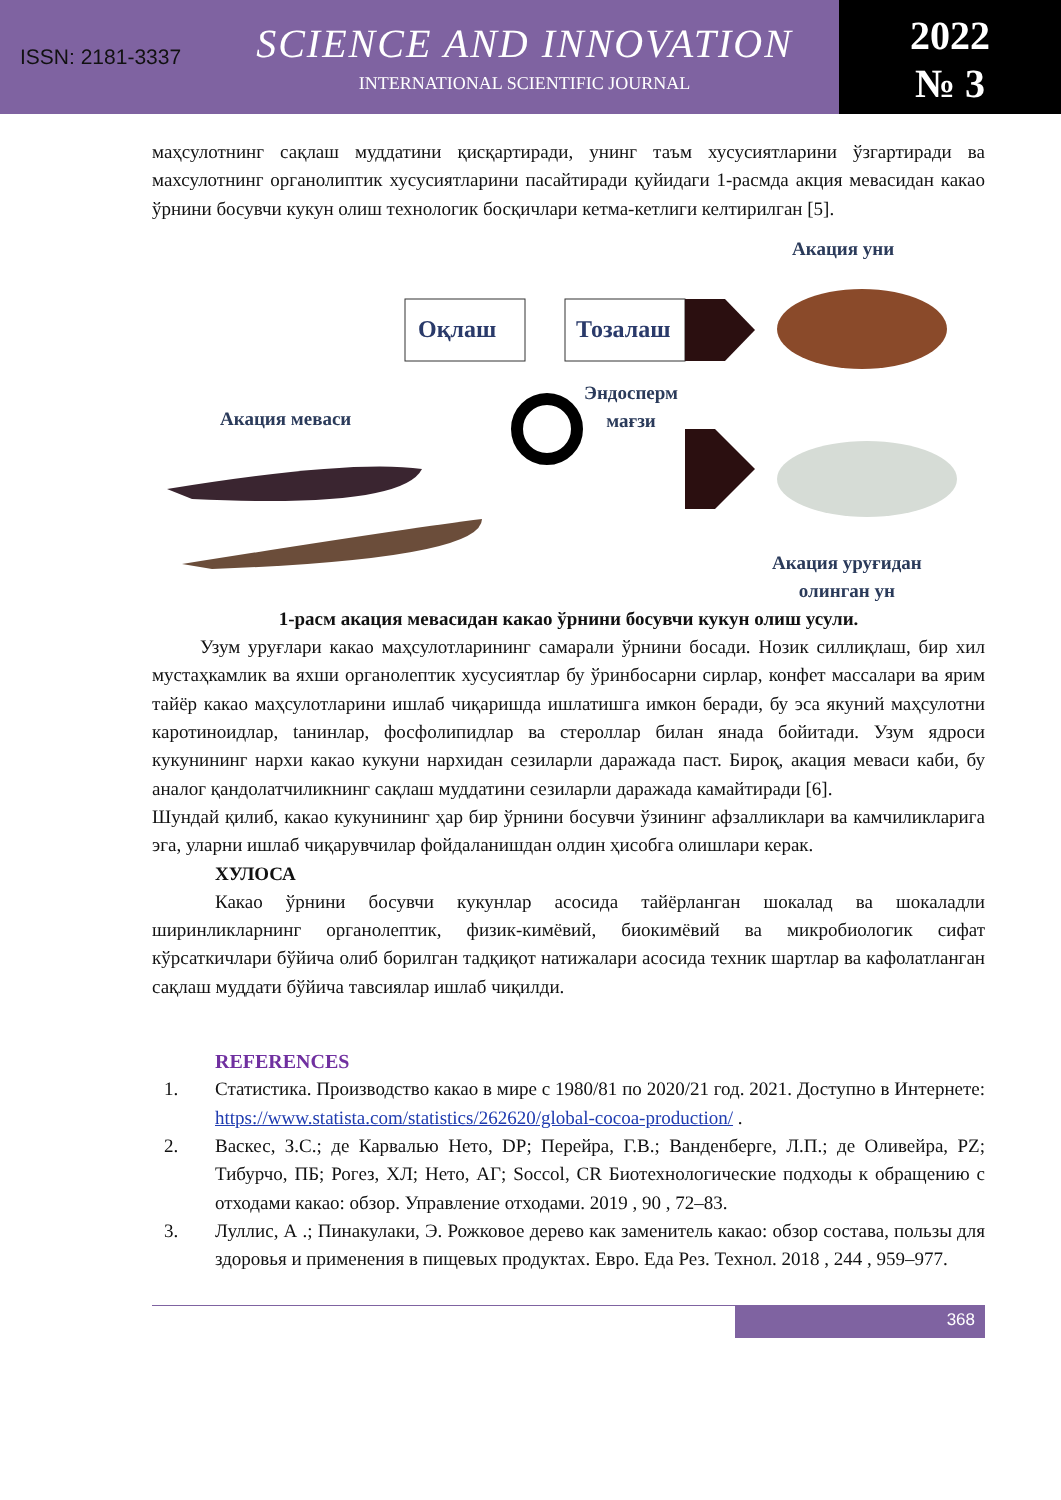ISSN: 2181-3337
SCIENCE AND INNOVATION
INTERNATIONAL SCIENTIFIC JOURNAL
2022
№ 3
маҳсулотнинг сақлаш муддатини қисқартиради, унинг таъм хусусиятларини ўзгартиради ва махсулотнинг органолиптик хусусиятларини пасайтиради қуйидаги 1-расмда акция мевасидан какао ўрнини босувчи кукун олиш технологик босқичлари кетма-кетлиги келтирилган [5].
Акация уни
Оқлаш Тозалаш
Эндосперм
мағзи
Акация меваси
Акация уруғидан
олинган ун
1-расм акация мевасидан какао ўрнини босувчи кукун олиш усули.
Узум уруғлари какао маҳсулотларининг самарали ўрнини босади. Нозик силлиқлаш, бир хил мустаҳкамлик ва яхши органолептик хусусиятлар бу ўринбосарни сирлар, конфет массалари ва ярим тайёр какао маҳсулотларини ишлаб чиқаришда ишлатишга имкон беради, бу эса якуний маҳсулотни каротиноидлар, taнинлар, фосфолипидлар ва стероллар билан янада бойитади. Узум ядроси кукунининг нархи какао кукуни нархидан сезиларли даражада паст. Бироқ, акация меваси каби, бу аналог қандолатчиликнинг сақлаш муддатини сезиларли даражада камайтиради [6].
Шундай қилиб, какао кукунининг ҳар бир ўрнини босувчи ўзининг афзалликлари ва камчиликларига эга, уларни ишлаб чиқарувчилар фойдаланишдан олдин ҳисобга олишлари керак.
ХУЛОСА
Какао ўрнини босувчи кукунлар асосида тайёрланган шокалад ва шокаладли ширинликларнинг органолептик, физик-кимёвий, биокимёвий ва микробиологик сифат кўрсаткичлари бўйича олиб борилган тадқиқот натижалари асосида техник шартлар ва кафолатланган сақлаш муддати бўйича тавсиялар ишлаб чиқилди.
REFERENCES
1. Статистика. Производство какао в мире с 1980/81 по 2020/21 год. 2021. Доступно в Интернете: https://www.statista.com/statistics/262620/global-cocoa-production/ .
2. Васкес, З.С.; де Карвалью Нето, DP; Перейра, Г.В.; Ванденберге, Л.П.; де Оливейра, PZ; Тибурчо, ПБ; Рогез, ХЛ; Нето, АГ; Soccol, CR Биотехнологические подходы к обращению с отходами какао: обзор. Управление отходами. 2019 , 90 , 72–83.
3. Луллис, А .; Пинакулаки, Э. Рожковое дерево как заменитель какао: обзор состава, пользы для здоровья и применения в пищевых продуктах. Евро. Еда Рез. Технол. 2018 , 244 , 959–977.
368